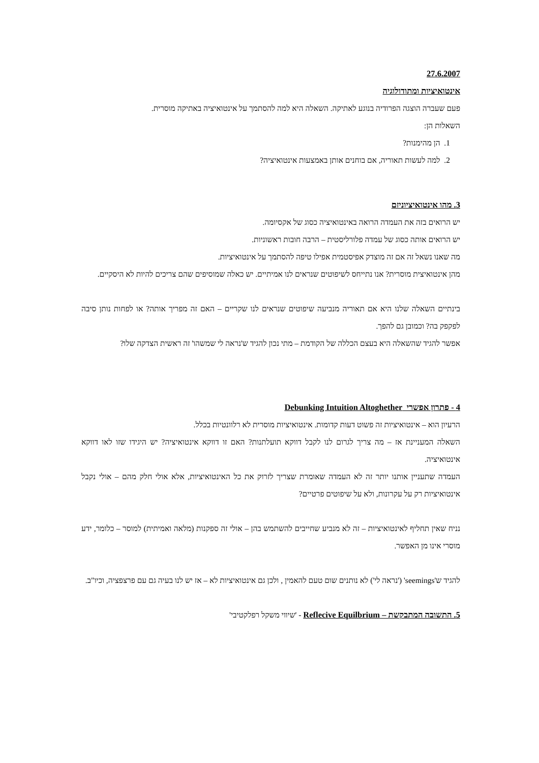27.6.2007
אינטואיציות ומתודולוגיה
פעם שעברה הוצגה הפרודיה בנוגע לאתיקה. השאלה היא למה להסתמך על אינטואיציה באתיקה מוסרית.
השאלות הן:
1. הן מהימנות?
2. למה לעשות תאוריה, אם בוחנים אותן באמצעות אינטואיציה?
3. מהו אינטואיציוניזם
יש הרואים בזה את העמדה הרואה באינטואיציה כסוג של אקסיומה.
יש הרואים אותה כסוג של עמדה פלורליסטית – הרבה חובות ראשוניות.
מה שאנו נשאל זה אם זה מוצדק אפיסטמית אפילו טיפה להסתמך על אינטואיציות.
מהן אינטואיצית מוסרית? אנו נתייחס לשיפוטים שנראים לנו אמיתיים. יש כאלה שמוסיפים שהם צריכים להיות לא היסקיים.
בינתיים השאלה שלנו היא אם תאוריה מנביעה שיפוטים שנראים לנו שקריים – האם זה מפריך אותה? או לפחות נותן סיבה לפקפק בה? וכמובן גם להפך.
אפשר להגיד שהשאלה היא בעצם הכללה של הקודמת – מתי נכון להגיד ש'נראה לי שמשהו' זה ראשית הצדקה שלו?
4 - פתרון אפשרי Debunking Intuition Altoghether
הרעיון הוא – אינטואיציות זה פשוט דעות קדומות. אינטואיציות מוסרית לא רלוונטיות בכלל.
השאלה המעניינת אז – מה צריך לגרום לנו לקבל דווקא תועלתנות? האם זו דווקא אינטואיציה? יש היגידו שזו לאו דווקא אינטואיציה.
העמדה שתעניין אותנו יותר זה לא העמדה שאומרת שצריך לזרוק את כל האינטואיציות, אלא אולי חלק מהם – אולי נקבל אינטואיציות רק על עקרונות, ולא על שיפוטים פרטיים?
נניח שאין תחליף לאינטואיציות – זה לא מנביע שחייבים להשתמש בהן – אולי זה ספקנות (מלאה ואמיתית) למוסר – כלומר, ידע מוסרי אינו מן האפשר.
להגיד ש'seemings' ('נראה לי') לא נותנים שום טעם להאמין , ולכן גם אינטואיציות לא – אז יש לנו בעיה גם עם פרצפציה, וכיו"ב.
5. התשובה המתבקשת – Reflecive Equilbrium - 'שיווי משקל רפלקטיבי'